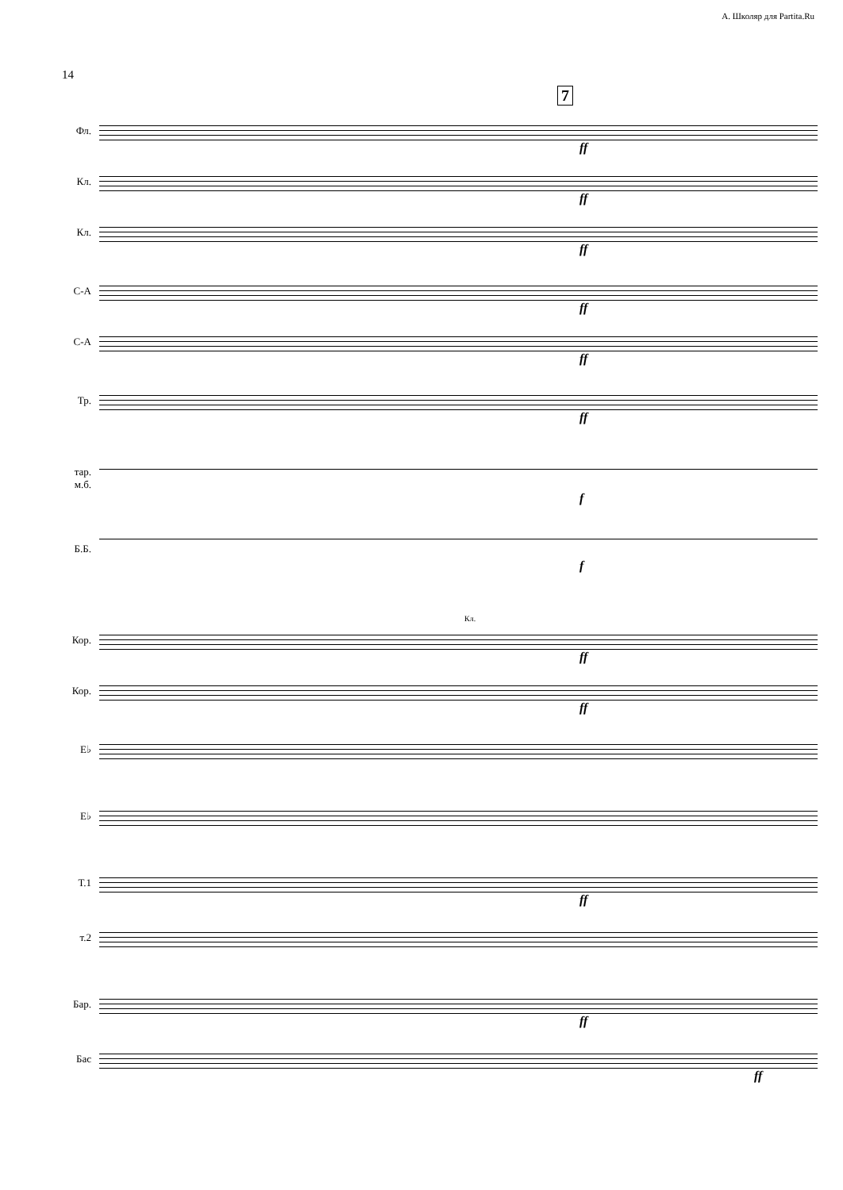А. Школяр для Partita.Ru
14
7
Фл.
ff
Кл.
ff
Кл.
ff
С-А
ff
С-А
ff
Тр.
ff
тар.
м.б.
f
Б.Б.
f
Кл.
Кор.
ff
Кор.
ff
E♭
E♭
Т.1
ff
т.2
Бар.
ff
Бас
ff